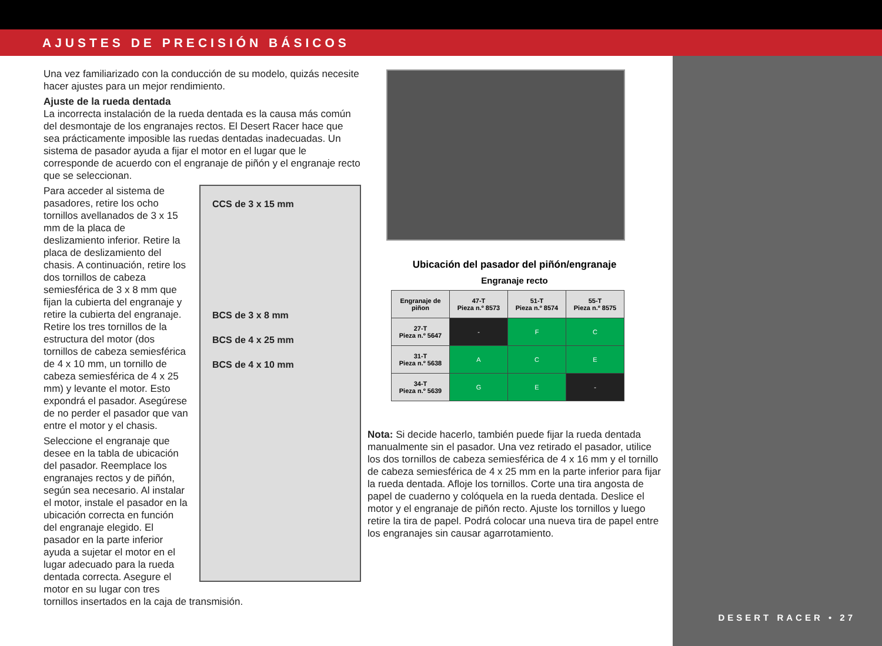AJUSTES DE PRECISIÓN BÁSICOS
DESERT RACER • 27
Una vez familiarizado con la conducción de su modelo, quizás necesite hacer ajustes para un mejor rendimiento.
Ajuste de la rueda dentada
La incorrecta instalación de la rueda dentada es la causa más común del desmontaje de los engranajes rectos. El Desert Racer hace que sea prácticamente imposible las ruedas dentadas inadecuadas. Un sistema de pasador ayuda a fijar el motor en el lugar que le corresponde de acuerdo con el engranaje de piñón y el engranaje recto que se seleccionan.
CCS de 3 x 15 mm
BCS de 3 x 8 mm
BCS de 4 x 25 mm
BCS de 4 x 10 mm
Para acceder al sistema de pasadores, retire los ocho tornillos avellanados de 3 x 15 mm de la placa de deslizamiento inferior. Retire la placa de deslizamiento del chasis. A continuación, retire los dos tornillos de cabeza semiesférica de 3 x 8 mm que fijan la cubierta del engranaje y retire la cubierta del engranaje. Retire los tres tornillos de la estructura del motor (dos tornillos de cabeza semiesférica de 4 x 10 mm, un tornillo de cabeza semiesférica de 4 x 25 mm) y levante el motor. Esto expondrá el pasador. Asegúrese de no perder el pasador que van entre el motor y el chasis.
Seleccione el engranaje que desee en la tabla de ubicación del pasador. Reemplace los engranajes rectos y de piñón, según sea necesario. Al instalar el motor, instale el pasador en la ubicación correcta en función del engranaje elegido. El pasador en la parte inferior ayuda a sujetar el motor en el lugar adecuado para la rueda dentada correcta. Asegure el motor en su lugar con tres tornillos insertados en la caja de transmisión.
Ubicación del pasador del piñón/engranaje
Engranaje recto
| Engranaje de piñon | 47-T Pieza n.º 8573 | 51-T Pieza n.º 8574 | 55-T Pieza n.º 8575 |
| --- | --- | --- | --- |
| 27-T Pieza n.º 5647 | - | F | C |
| 31-T Pieza n.º 5638 | A | C | E |
| 34-T Pieza n.º 5639 | G | E | - |
Nota: Si decide hacerlo, también puede fijar la rueda dentada manualmente sin el pasador. Una vez retirado el pasador, utilice los dos tornillos de cabeza semiesférica de 4 x 16 mm y el tornillo de cabeza semiesférica de 4 x 25 mm en la parte inferior para fijar la rueda dentada. Afloje los tornillos. Corte una tira angosta de papel de cuaderno y colóquela en la rueda dentada. Deslice el motor y el engranaje de piñón recto. Ajuste los tornillos y luego retire la tira de papel. Podrá colocar una nueva tira de papel entre los engranajes sin causar agarrotamiento.